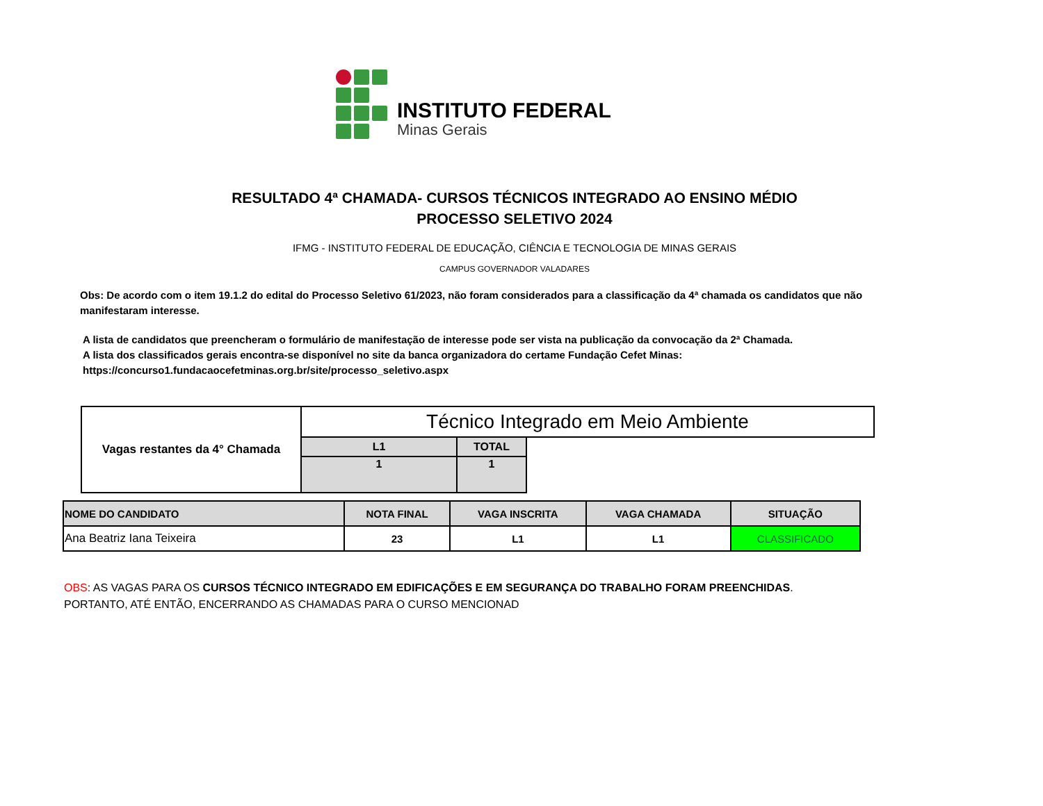INSTITUTO FEDERAL
Minas Gerais
RESULTADO 4ª CHAMADA- CURSOS TÉCNICOS INTEGRADO AO ENSINO MÉDIO
PROCESSO SELETIVO 2024
IFMG - INSTITUTO FEDERAL DE EDUCAÇÃO, CIÊNCIA E TECNOLOGIA DE MINAS GERAIS
CAMPUS GOVERNADOR VALADARES
Obs: De acordo com o item 19.1.2 do edital do Processo Seletivo 61/2023, não foram considerados para a classificação da 4ª chamada os candidatos que não manifestaram interesse.
A lista de candidatos que preencheram o formulário de manifestação de interesse pode ser vista na publicação da convocação da 2ª Chamada.
A lista dos classificados gerais encontra-se disponível no site da banca organizadora do certame Fundação Cefet Minas:
https://concurso1.fundacaocefetminas.org.br/site/processo_seletivo.aspx
| Vagas restantes da 4° Chamada | Técnico Integrado em Meio Ambiente | | |
| | L1 | TOTAL | |
| | 1 | 1 | |
| NOME DO CANDIDATO | NOTA FINAL | VAGA INSCRITA | VAGA CHAMADA | SITUAÇÃO |
| --- | --- | --- | --- | --- |
| Ana Beatriz Iana Teixeira | 23 | L1 | L1 | CLASSIFICADO |
OBS: AS VAGAS PARA OS CURSOS TÉCNICO INTEGRADO EM EDIFICAÇÕES E EM SEGURANÇA DO TRABALHO FORAM PREENCHIDAS.
PORTANTO, ATÉ ENTÃO, ENCERRANDO AS CHAMADAS PARA O CURSO MENCIONAD